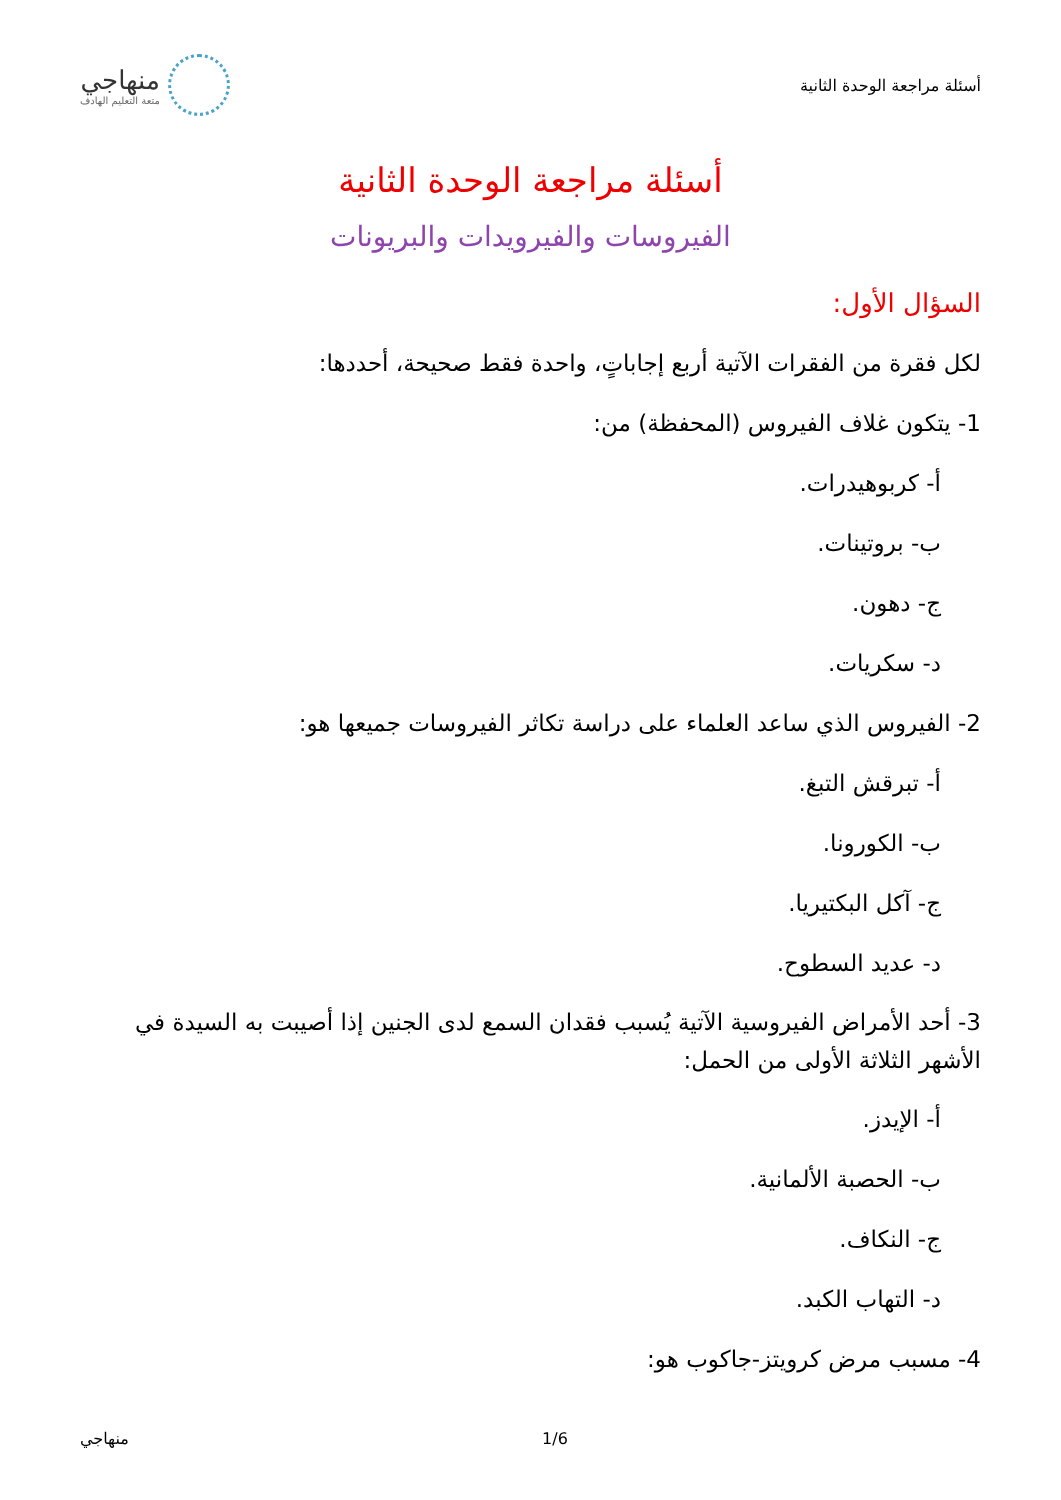أسئلة مراجعة الوحدة الثانية
منهاجي
متعة التعليم الهادف
أسئلة مراجعة الوحدة الثانية
الفيروسات والفيرويدات والبريونات
السؤال الأول:
لكل فقرة من الفقرات الآتية أربع إجاباتٍ، واحدة فقط صحيحة، أحددها:
1- يتكون غلاف الفيروس (المحفظة) من:
أ- كربوهيدرات.
ب- بروتينات.
ج- دهون.
د- سكريات.
2- الفيروس الذي ساعد العلماء على دراسة تكاثر الفيروسات جميعها هو:
أ- تبرقش التبغ.
ب- الكورونا.
ج- آكل البكتيريا.
د- عديد السطوح.
3- أحد الأمراض الفيروسية الآتية يُسبب فقدان السمع لدى الجنين إذا أصيبت به السيدة في الأشهر الثلاثة الأولى من الحمل:
أ- الإيدز.
ب- الحصبة الألمانية.
ج- النكاف.
د- التهاب الكبد.
4- مسبب مرض كرويتز-جاكوب هو:
منهاجي 1/6